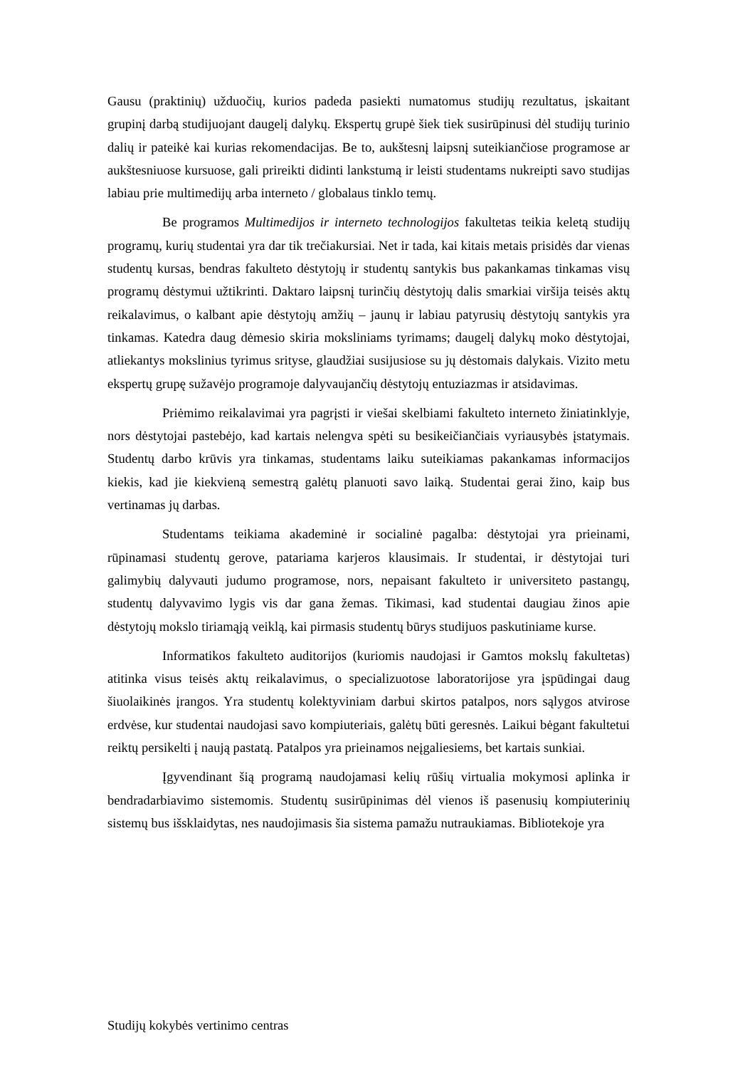Gausu (praktinių) užduočių, kurios padeda pasiekti numatomus studijų rezultatus, įskaitant grupinį darbą studijuojant daugelį dalykų. Ekspertų grupė šiek tiek susirūpinusi dėl studijų turinio dalių ir pateikė kai kurias rekomendacijas. Be to, aukštesnį laipsnį suteikiančiose programose ar aukštesniuose kursuose, gali prireikti didinti lankstumą ir leisti studentams nukreipti savo studijas labiau prie multimedijų arba interneto / globalaus tinklo temų.
Be programos Multimedijos ir interneto technologijos fakultetas teikia keletą studijų programų, kurių studentai yra dar tik trečiakursiai. Net ir tada, kai kitais metais prisidės dar vienas studentų kursas, bendras fakulteto dėstytojų ir studentų santykis bus pakankamas tinkamas visų programų dėstymui užtikrinti. Daktaro laipsnį turinčių dėstytojų dalis smarkiai viršija teisės aktų reikalavimus, o kalbant apie dėstytojų amžių – jaunų ir labiau patyrusių dėstytojų santykis yra tinkamas. Katedra daug dėmesio skiria moksliniams tyrimams; daugelį dalykų moko dėstytojai, atliekantys mokslinius tyrimus srityse, glaudžiai susijusiose su jų dėstomais dalykais. Vizito metu ekspertų grupę sužavėjo programoje dalyvaujančių dėstytojų entuziazmas ir atsidavimas.
Priėmimo reikalavimai yra pagrįsti ir viešai skelbiami fakulteto interneto žiniatinklyje, nors dėstytojai pastebėjo, kad kartais nelengva spėti su besikeičiančiais vyriausybės įstatymais. Studentų darbo krūvis yra tinkamas, studentams laiku suteikiamas pakankamas informacijos kiekis, kad jie kiekvieną semestrą galėtų planuoti savo laiką. Studentai gerai žino, kaip bus vertinamas jų darbas.
Studentams teikiama akademinė ir socialinė pagalba: dėstytojai yra prieinami, rūpinamasi studentų gerove, patariama karjeros klausimais. Ir studentai, ir dėstytojai turi galimybių dalyvauti judumo programose, nors, nepaisant fakulteto ir universiteto pastangų, studentų dalyvavimo lygis vis dar gana žemas. Tikimasi, kad studentai daugiau žinos apie dėstytojų mokslo tiriamąją veiklą, kai pirmasis studentų būrys studijuos paskutiniame kurse.
Informatikos fakulteto auditorijos (kuriomis naudojasi ir Gamtos mokslų fakultetas) atitinka visus teisės aktų reikalavimus, o specializuotose laboratorijose yra įspūdingai daug šiuolaikinės įrangos. Yra studentų kolektyviniam darbui skirtos patalpos, nors sąlygos atvirose erdvėse, kur studentai naudojasi savo kompiuteriais, galėtų būti geresnės. Laikui bėgant fakultetui reiktų persikelti į naują pastatą. Patalpos yra prieinamos neįgaliesiems, bet kartais sunkiai.
Įgyvendinant šią programą naudojamasi kelių rūšių virtualia mokymosi aplinka ir bendradarbiavimo sistemomis. Studentų susirūpinimas dėl vienos iš pasenusių kompiuterinių sistemų bus išsklaidytas, nes naudojimasis šia sistema pamažu nutraukiamas. Bibliotekoje yra
Studijų kokybės vertinimo centras